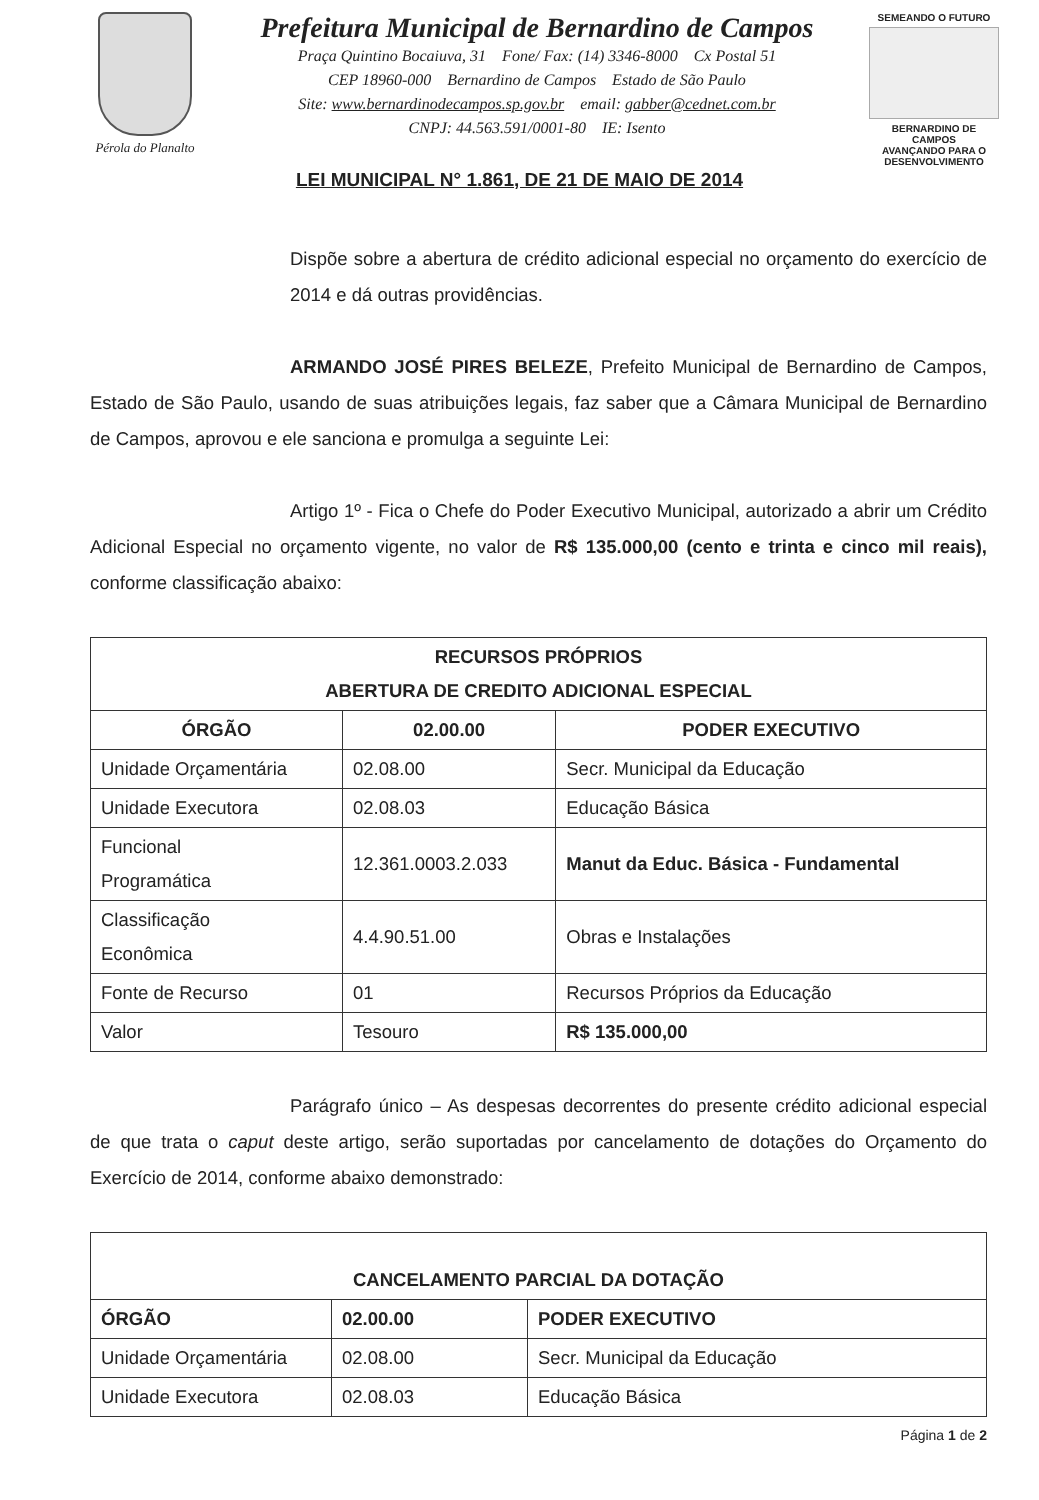Pérola do Planalto
Prefeitura Municipal de Bernardino de Campos
Praça Quintino Bocaiuva, 31 Fone/ Fax: (14) 3346-8000 Cx Postal 51
CEP 18960-000 Bernardino de Campos Estado de São Paulo
Site: www.bernardinodecampos.sp.gov.br email: gabber@cednet.com.br
CNPJ: 44.563.591/0001-80 IE: Isento
SEMEANDO O FUTURO
BERNARDINO DE CAMPOS
AVANÇANDO PARA O DESENVOLVIMENTO
LEI MUNICIPAL N° 1.861, DE 21 DE MAIO DE 2014
Dispõe sobre a abertura de crédito adicional especial no orçamento do exercício de 2014 e dá outras providências.
ARMANDO JOSÉ PIRES BELEZE, Prefeito Municipal de Bernardino de Campos, Estado de São Paulo, usando de suas atribuições legais, faz saber que a Câmara Municipal de Bernardino de Campos, aprovou e ele sanciona e promulga a seguinte Lei:
Artigo 1º - Fica o Chefe do Poder Executivo Municipal, autorizado a abrir um Crédito Adicional Especial no orçamento vigente, no valor de R$ 135.000,00 (cento e trinta e cinco mil reais), conforme classificação abaixo:
| RECURSOS PRÓPRIOS ABERTURA DE CREDITO ADICIONAL ESPECIAL | | |
| --- | --- | --- |
| ÓRGÃO | 02.00.00 | PODER EXECUTIVO |
| Unidade Orçamentária | 02.08.00 | Secr. Municipal da Educação |
| Unidade Executora | 02.08.03 | Educação Básica |
| Funcional Programática | 12.361.0003.2.033 | Manut da Educ. Básica - Fundamental |
| Classificação Econômica | 4.4.90.51.00 | Obras e Instalações |
| Fonte de Recurso | 01 | Recursos Próprios da Educação |
| Valor | Tesouro | R$ 135.000,00 |
Parágrafo único – As despesas decorrentes do presente crédito adicional especial de que trata o caput deste artigo, serão suportadas por cancelamento de dotações do Orçamento do Exercício de 2014, conforme abaixo demonstrado:
| CANCELAMENTO PARCIAL DA DOTAÇÃO | | |
| --- | --- | --- |
| ÓRGÃO | 02.00.00 | PODER EXECUTIVO |
| Unidade Orçamentária | 02.08.00 | Secr. Municipal da Educação |
| Unidade Executora | 02.08.03 | Educação Básica |
Página 1 de 2